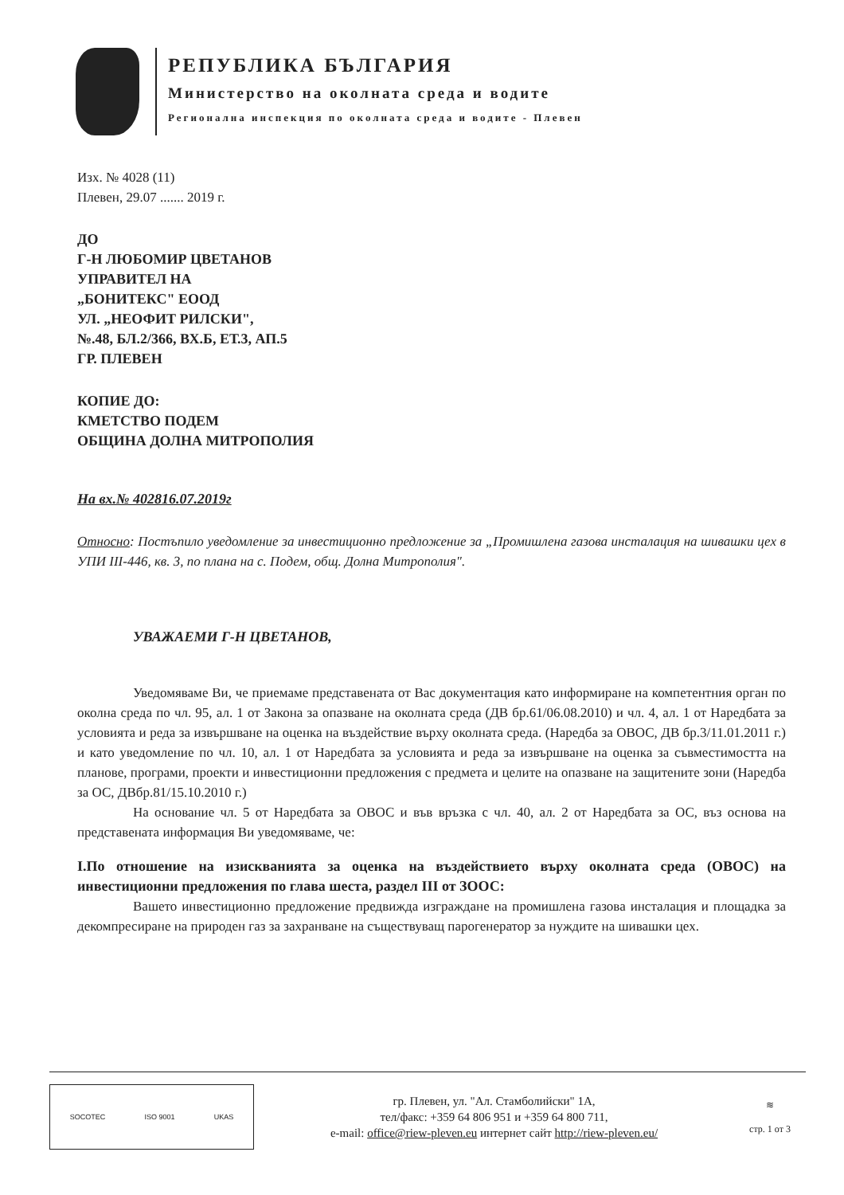РЕПУБЛИКА БЪЛГАРИЯ
Министерство на околната среда и водите
Регионална инспекция по околната среда и водите - Плевен
Изх. № 4028 (11)
Плевен, 29.07 ....... 2019 г.
ДО
Г-Н ЛЮБОМИР ЦВЕТАНОВ
УПРАВИТЕЛ НА
„БОНИТЕКС" ЕООД
УЛ. „НЕОФИТ РИЛСКИ",
№.48, БЛ.2/366, ВХ.Б, ЕТ.3, АП.5
ГР. ПЛЕВЕН
КОПИЕ ДО:
КМЕТСТВО ПОДЕМ
ОБЩИНА ДОЛНА МИТРОПОЛИЯ
На вх.№ 402816.07.2019г
Относно: Постъпило уведомление за инвестиционно предложение за „Промишлена газова инсталация на шивашки цех в УПИ III-446, кв. 3, по плана на с. Подем, общ. Долна Митрополия".
УВАЖАЕМИ Г-Н ЦВЕТАНОВ,
Уведомяваме Ви, че приемаме представената от Вас документация като информиране на компетентния орган по околна среда по чл. 95, ал. 1 от Закона за опазване на околната среда (ДВ бр.61/06.08.2010) и чл. 4, ал. 1 от Наредбата за условията и реда за извършване на оценка на въздействие върху околната среда. (Наредба за ОВОС, ДВ бр.3/11.01.2011 г.) и като уведомление по чл. 10, ал. 1 от Наредбата за условията и реда за извършване на оценка за съвместимостта на планове, програми, проекти и инвестиционни предложения с предмета и целите на опазване на защитените зони (Наредба за ОС, ДВбр.81/15.10.2010 г.)
На основание чл. 5 от Наредбата за ОВОС и във връзка с чл. 40, ал. 2 от Наредбата за ОС, въз основа на представената информация Ви уведомяваме, че:
I.По отношение на изискванията за оценка на въздействието върху околната среда (ОВОС) на инвестиционни предложения по глава шеста, раздел III от ЗООС:
Вашето инвестиционно предложение предвижда изграждане на промишлена газова инсталация и площадка за декомпресиране на природен газ за захранване на съществуващ парогенератор за нуждите на шивашки цех.
SOCOTEC ISO 9001 UKAS
гр. Плевен, ул. "Ал. Стамболийски" 1А,
тел/факс: +359 64 806 951 и +359 64 800 711,
e-mail: office@riew-pleven.eu интернет сайт http://riew-pleven.eu/
≋
стр. 1 от 3